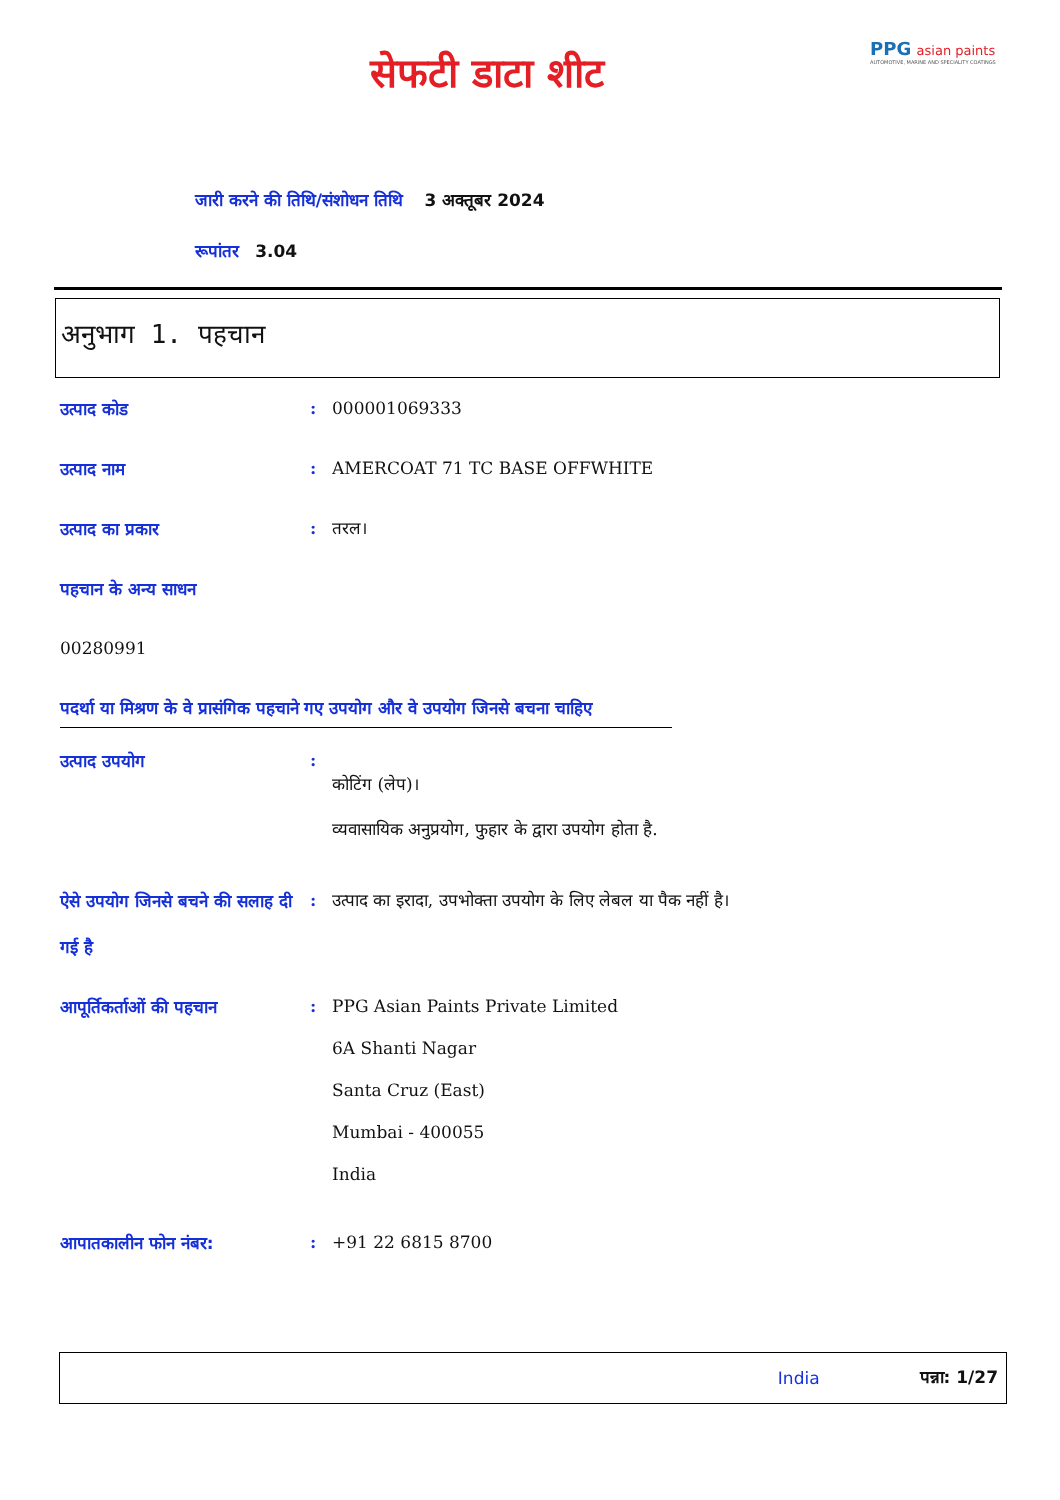सेफटी डाटा शीट
PPG asian paints
AUTOMOTIVE, MARINE AND SPECIALITY COATINGS
जारी करने की तिथि/संशोधन तिथि 3 अक्तूबर 2024
रूपांतर 3.04
अनुभाग 1. पहचान
उत्पाद कोड
: 000001069333
उत्पाद नाम
: AMERCOAT 71 TC BASE OFFWHITE
उत्पाद का प्रकार
: तरल।
पहचान के अन्य साधन
00280991
पदर्था या मिश्रण के वे प्रासंगिक पहचाने गए उपयोग और वे उपयोग जिनसे बचना चाहिए
उत्पाद उपयोग
:
कोटिंग (लेप)।
व्यवासायिक अनुप्रयोग, फुहार के द्वारा उपयोग होता है.
ऐसे उपयोग जिनसे बचने की सलाह दी गई है
: उत्पाद का इरादा, उपभोक्ता उपयोग के लिए लेबल या पैक नहीं है।
आपूर्तिकर्ताओं की पहचान
: PPG Asian Paints Private Limited
6A Shanti Nagar
Santa Cruz (East)
Mumbai - 400055
India
आपातकालीन फोन नंबर:
: +91 22 6815 8700
India पन्ना: 1/27